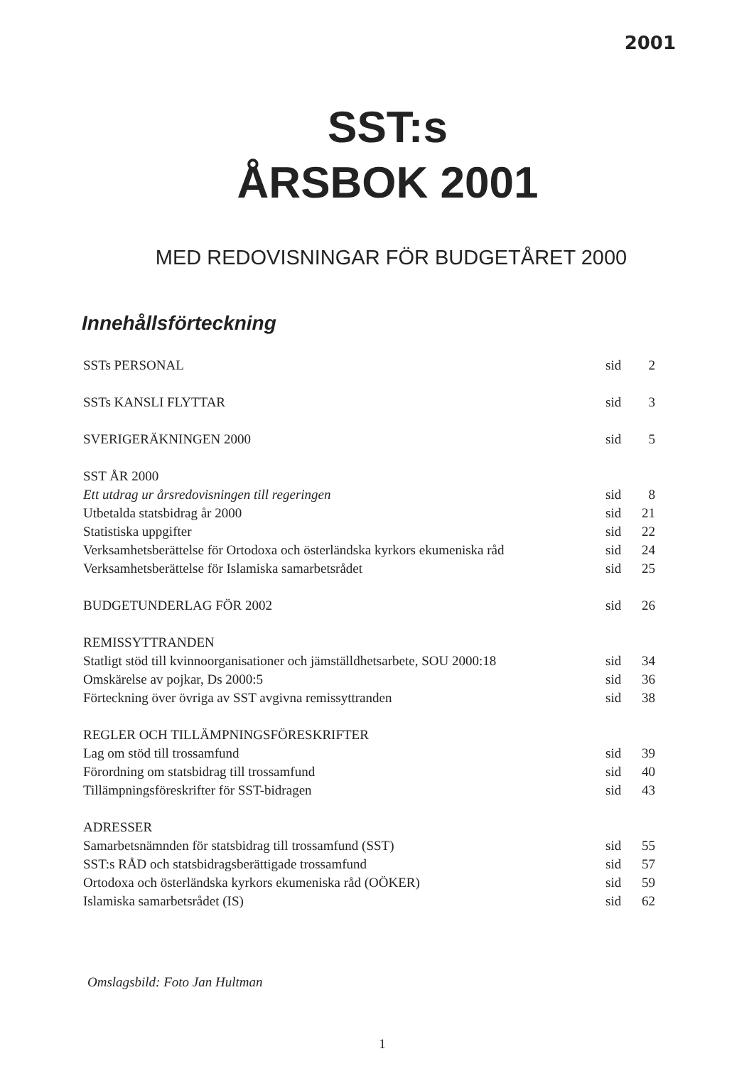2001
SST:s
ÅRSBOK 2001
MED REDOVISNINGAR FÖR BUDGETÅRET 2000
Innehållsförteckning
SSTs PERSONAL sid 2
SSTs KANSLI FLYTTAR sid 3
SVERIGERÄKNINGEN 2000 sid 5
SST ÅR 2000
Ett utdrag ur årsredovisningen till regeringen sid 8
Utbetalda statsbidrag år 2000 sid 21
Statistiska uppgifter sid 22
Verksamhetsberättelse för Ortodoxa och österländska kyrkors ekumeniska råd sid 24
Verksamhetsberättelse för Islamiska samarbetsrådet sid 25
BUDGETUNDERLAG FÖR 2002 sid 26
REMISSYTTRANDEN
Statligt stöd till kvinnoorganisationer och jämställdhetsarbete, SOU 2000:18 sid 34
Omskärelse av pojkar, Ds 2000:5 sid 36
Förteckning över övriga av SST avgivna remissyttranden sid 38
REGLER OCH TILLÄMPNINGSFÖRESKRIFTER
Lag om stöd till trossamfund sid 39
Förordning om statsbidrag till trossamfund sid 40
Tillämpningsföreskrifter för SST-bidragen sid 43
ADRESSER
Samarbetsnämnden för statsbidrag till trossamfund (SST) sid 55
SST:s RÅD och statsbidragsberättigade trossamfund sid 57
Ortodoxa och österländska kyrkors ekumeniska råd (OÖKER) sid 59
Islamiska samarbetsrådet (IS) sid 62
Omslagsbild: Foto Jan Hultman
1